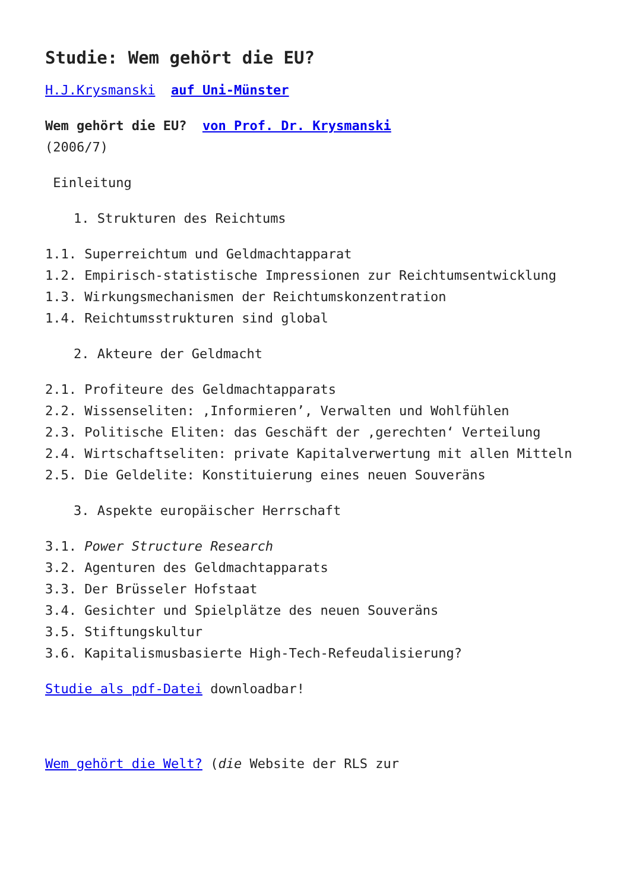Studie: Wem gehört die EU?
H.J.Krysmanski auf Uni-Münster
Wem gehört die EU? von Prof. Dr. Krysmanski
(2006/7)
Einleitung
1. Strukturen des Reichtums
1.1. Superreichtum und Geldmachtapparat
1.2. Empirisch-statistische Impressionen zur Reichtumsentwicklung
1.3. Wirkungsmechanismen der Reichtumskonzentration
1.4. Reichtumsstrukturen sind global
2. Akteure der Geldmacht
2.1. Profiteure des Geldmachtapparats
2.2. Wissenseliten: ‚Informieren’, Verwalten und Wohlfühlen
2.3. Politische Eliten: das Geschäft der ‚gerechten‘ Verteilung
2.4. Wirtschaftseliten: private Kapitalverwertung mit allen Mitteln
2.5. Die Geldelite: Konstituierung eines neuen Souveräns
3. Aspekte europäischer Herrschaft
3.1. Power Structure Research
3.2. Agenturen des Geldmachtapparats
3.3. Der Brüsseler Hofstaat
3.4. Gesichter und Spielplätze des neuen Souveräns
3.5. Stiftungskultur
3.6. Kapitalismusbasierte High-Tech-Refeudalisierung?
Studie als pdf-Datei downloadbar!
Wem gehört die Welt? (die Website der RLS zur